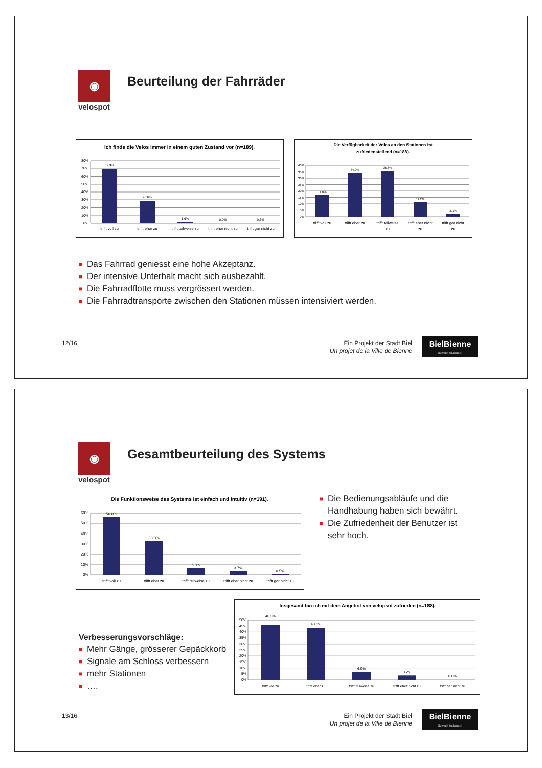◉
velospot
Beurteilung der Fahrräder
Ich finde die Velos immer in einem guten Zustand vor (n=189).
80%
70%
60%
50%
40%
30%
20%
10%
0%
69.3%
28.6%
1.6%
0.0%
0.5%
trifft voll zu
trifft eher zu
trifft teilweise zu
trifft eher nicht zu
trifft gar nicht zu
Die Verfügbarkeit der Velos an den Stationen ist
zufriedenstellend (n=188).
40%
35%
30%
25%
20%
15%
10%
5%
0%
17.0%
34.0%
35.6%
11.2%
2.1%
trifft voll zu
trifft eher zu
trifft teilweise
zu
trifft eher nicht
zu
trifft gar nicht
zu
■ Das Fahrrad geniesst eine hohe Akzeptanz.
■ Der intensive Unterhalt macht sich ausbezahlt.
■ Die Fahrradflotte muss vergrössert werden.
■ Die Fahrradtransporte zwischen den Stationen müssen intensiviert werden.
12/16
Ein Projekt der Stadt Biel
Un projet de la Ville de Bienne
BielBienne
Bewegt! Ça bouge!
◉
velospot
Gesamtbeurteilung des Systems
Die Funktionsweise des Systems ist einfach und intuitiv (n=191).
60%
50%
40%
30%
20%
10%
0%
56.0%
33.0%
6.8%
3.7%
0.5%
trifft voll zu
trifft eher zu
trifft teilweise zu
trifft eher nicht zu
trifft gar nicht zu
■ Die Bedienungsabläufe und die Handhabung haben sich bewährt.
■ Die Zufriedenheit der Benutzer ist sehr hoch.
Verbesserungsvorschläge:
■ Mehr Gänge, grösserer Gepäckkorb
■ Signale am Schloss verbessern
■ mehr Stationen
■ ….
Insgesamt bin ich mit dem Angebot von velopsot zufrieden (n=188).
50%
45%
40%
35%
30%
25%
20%
15%
10%
5%
0%
46.3%
43.1%
6.9%
3.7%
0.0%
trifft voll zu
trifft eher zu
trifft teilweise zu
trifft eher nicht zu
trifft gar nicht zu
13/16
Ein Projekt der Stadt Biel
Un projet de la Ville de Bienne
BielBienne
Bewegt! Ça bouge!